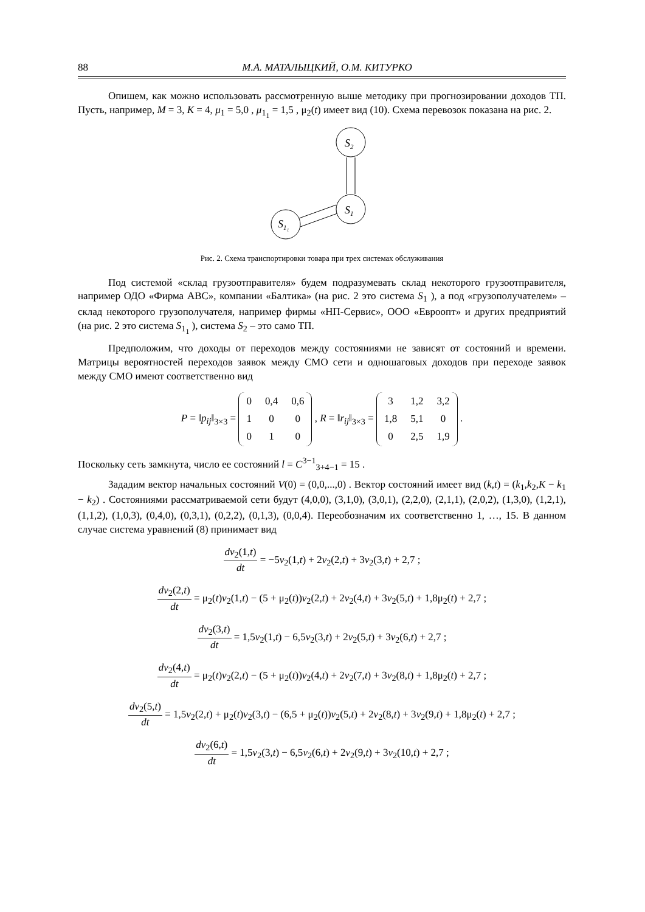88 М.А. МАТАЛЫЦКИЙ, О.М. КИТУРКО
Опишем, как можно использовать рассмотренную выше методику при прогнозировании доходов ТП. Пусть, например, M = 3, K = 4, μ<sub>1</sub> = 5,0 , μ<sub>1<sub>1</sub></sub> = 1,5 , μ<sub>2</sub>(t) имеет вид (10). Схема перевозок показана на рис. 2.
S2
S1
S1₁
Рис. 2. Схема транспортировки товара при трех системах обслуживания
Под системой «склад грузоотправителя» будем подразумевать склад некоторого грузоотправителя, например ОДО «Фирма ABC», компании «Балтика» (на рис. 2 это система S<sub>1</sub> ), а под «грузополучателем» – склад некоторого грузополучателя, например фирмы «НП-Сервис», ООО «Евроопт» и других предприятий (на рис. 2 это система S<sub>1<sub>1</sub></sub> ), система S<sub>2</sub> – это само ТП.
Предположим, что доходы от переходов между состояниями не зависят от состояний и времени. Матрицы вероятностей переходов заявок между СМО сети и одношаговых доходов при переходе заявок между СМО имеют соответственно вид
P = ‖p<sub>ij</sub>‖<sub>3×3</sub> =
| 0 | 0,4 | 0,6 |
| 1 | 0 | 0 |
| 0 | 1 | 0 |
, R = ‖r<sub>ij</sub>‖<sub>3×3</sub> =
| 3 | 1,2 | 3,2 |
| 1,8 | 5,1 | 0 |
| 0 | 2,5 | 1,9 |
.
Поскольку сеть замкнута, число ее состояний l = C<sup>3−1</sup><sub>3+4−1</sub> = 15 .
Зададим вектор начальных состояний V(0) = (0,0,...,0) . Вектор состояний имеет вид (k,t) = (k<sub>1</sub>,k<sub>2</sub>,K − k<sub>1</sub> − k<sub>2</sub>) . Состояниями рассматриваемой сети будут (4,0,0), (3,1,0), (3,0,1), (2,2,0), (2,1,1), (2,0,2), (1,3,0), (1,2,1), (1,1,2), (1,0,3), (0,4,0), (0,3,1), (0,2,2), (0,1,3), (0,0,4). Переобозначим их соответственно 1, …, 15. В данном случае система уравнений (8) принимает вид
dv<sub>2</sub>(1,t) dt = −5v<sub>2</sub>(1,t) + 2v<sub>2</sub>(2,t) + 3v<sub>2</sub>(3,t) + 2,7 ;
dv<sub>2</sub>(2,t) dt = μ<sub>2</sub>(t)v<sub>2</sub>(1,t) − (5 + μ<sub>2</sub>(t))v<sub>2</sub>(2,t) + 2v<sub>2</sub>(4,t) + 3v<sub>2</sub>(5,t) + 1,8μ<sub>2</sub>(t) + 2,7 ;
dv<sub>2</sub>(3,t) dt = 1,5v<sub>2</sub>(1,t) − 6,5v<sub>2</sub>(3,t) + 2v<sub>2</sub>(5,t) + 3v<sub>2</sub>(6,t) + 2,7 ;
dv<sub>2</sub>(4,t) dt = μ<sub>2</sub>(t)v<sub>2</sub>(2,t) − (5 + μ<sub>2</sub>(t))v<sub>2</sub>(4,t) + 2v<sub>2</sub>(7,t) + 3v<sub>2</sub>(8,t) + 1,8μ<sub>2</sub>(t) + 2,7 ;
dv<sub>2</sub>(5,t) dt = 1,5v<sub>2</sub>(2,t) + μ<sub>2</sub>(t)v<sub>2</sub>(3,t) − (6,5 + μ<sub>2</sub>(t))v<sub>2</sub>(5,t) + 2v<sub>2</sub>(8,t) + 3v<sub>2</sub>(9,t) + 1,8μ<sub>2</sub>(t) + 2,7 ;
dv<sub>2</sub>(6,t) dt = 1,5v<sub>2</sub>(3,t) − 6,5v<sub>2</sub>(6,t) + 2v<sub>2</sub>(9,t) + 3v<sub>2</sub>(10,t) + 2,7 ;